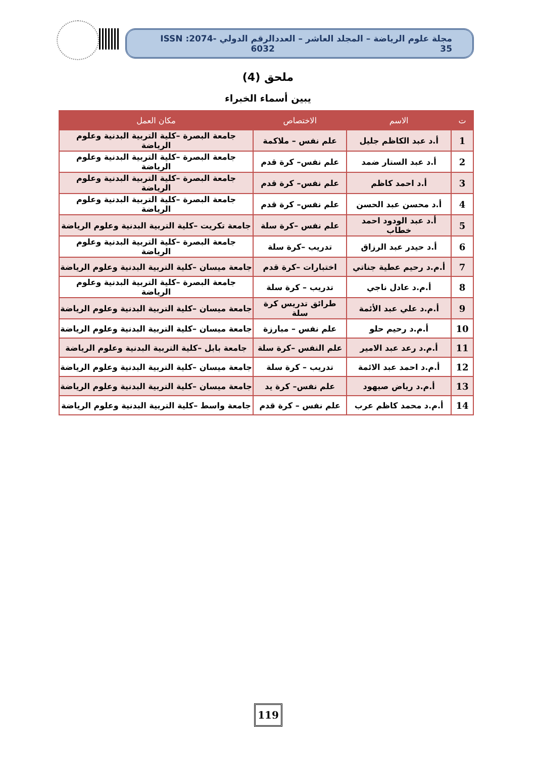مجلة علوم الرياضة – المجلد العاشر – العدد 35 الرقم الدولي ISSN :2074-6032
ملحق (4)
يبين أسماء الخبراء
| ت | الاسم | الاختصاص | مكان العمل |
| --- | --- | --- | --- |
| 1 | أ.د عبد الكاظم جليل | علم نفس – ملاكمة | جامعة البصرة –كلية التربية البدنية وعلوم الرياضة |
| 2 | أ.د عبد الستار ضمد | علم نفس– كرة قدم | جامعة البصرة –كلية التربية البدنية وعلوم الرياضة |
| 3 | أ.د احمد كاظم | علم نفس– كرة قدم | جامعة البصرة –كلية التربية البدنية وعلوم الرياضة |
| 4 | أ.د محسن عبد الحسن | علم نفس– كرة قدم | جامعة البصرة –كلية التربية البدنية وعلوم الرياضة |
| 5 | أ.د عبد الودود احمد خطاب | علم نفس –كرة سلة | جامعة تكريت –كلية التربية البدنية وعلوم الرياضة |
| 6 | أ.د حيدر عبد الرزاق | تدريب –كرة سلة | جامعة البصرة –كلية التربية البدنية وعلوم الرياضة |
| 7 | أ.م.د رحيم عطية جناتي | اختبارات –كرة قدم | جامعة ميسان –كلية التربية البدنية وعلوم الرياضة |
| 8 | أ.م.د عادل ناجي | تدريب – كرة سلة | جامعة البصرة –كلية التربية البدنية وعلوم الرياضة |
| 9 | أ.م.د علي عبد الأئمة | طرائق تدريس كرة سلة | جامعة ميسان –كلية التربية البدنية وعلوم الرياضة |
| 10 | أ.م.د رحيم حلو | علم نفس – مبارزة | جامعة ميسان –كلية التربية البدنية وعلوم الرياضة |
| 11 | أ.م.د رعد عبد الامير | علم النفس –كرة سلة | جامعة بابل –كلية التربية البدنية وعلوم الرياضة |
| 12 | أ.م.د احمد عبد الائمة | تدريب – كرة سلة | جامعة ميسان –كلية التربية البدنية وعلوم الرياضة |
| 13 | أ.م.د رياض صيهود | علم نفس– كرة يد | جامعة ميسان –كلية التربية البدنية وعلوم الرياضة |
| 14 | أ.م.د محمد كاظم عرب | علم نفس – كرة قدم | جامعة واسط –كلية التربية البدنية وعلوم الرياضة |
119